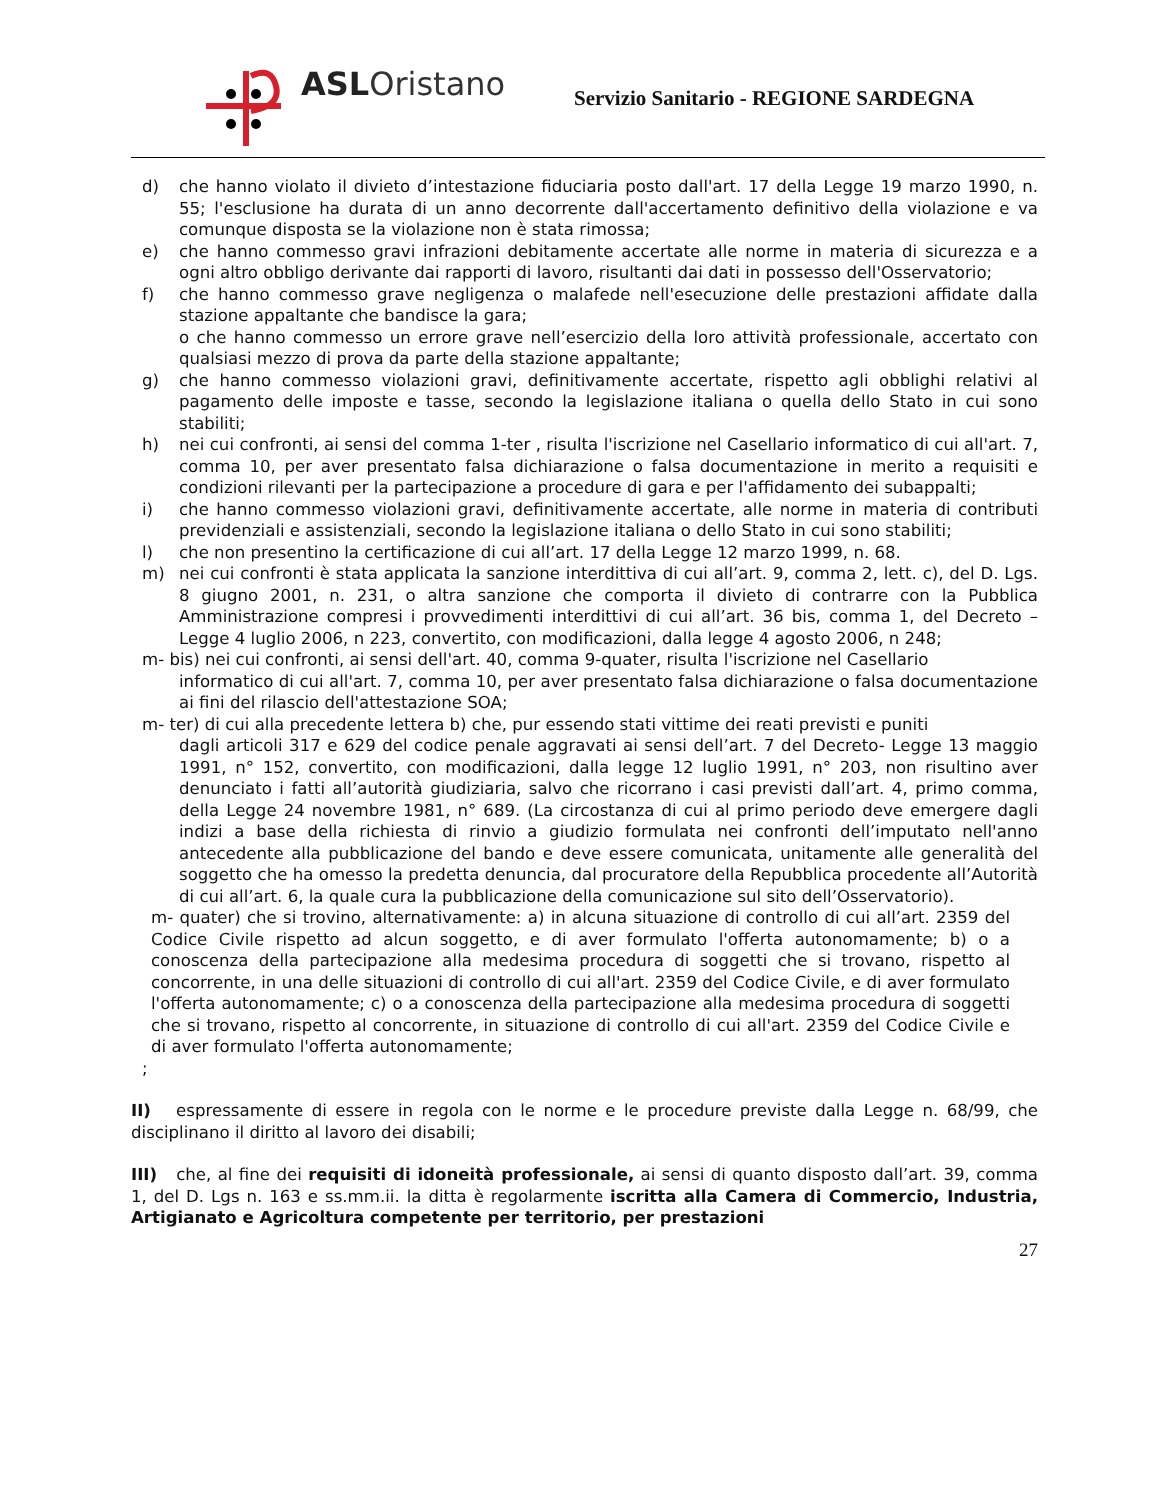ASLOristano
Servizio Sanitario - REGIONE SARDEGNA
d) che hanno violato il divieto d’intestazione fiduciaria posto dall'art. 17 della Legge 19 marzo 1990, n. 55; l'esclusione ha durata di un anno decorrente dall'accertamento definitivo della violazione e va comunque disposta se la violazione non è stata rimossa;
e) che hanno commesso gravi infrazioni debitamente accertate alle norme in materia di sicurezza e a ogni altro obbligo derivante dai rapporti di lavoro, risultanti dai dati in possesso dell'Osservatorio;
f) che hanno commesso grave negligenza o malafede nell'esecuzione delle prestazioni affidate dalla stazione appaltante che bandisce la gara;
o che hanno commesso un errore grave nell’esercizio della loro attività professionale, accertato con qualsiasi mezzo di prova da parte della stazione appaltante;
g) che hanno commesso violazioni gravi, definitivamente accertate, rispetto agli obblighi relativi al pagamento delle imposte e tasse, secondo la legislazione italiana o quella dello Stato in cui sono stabiliti;
h) nei cui confronti, ai sensi del comma 1-ter , risulta l'iscrizione nel Casellario informatico di cui all'art. 7, comma 10, per aver presentato falsa dichiarazione o falsa documentazione in merito a requisiti e condizioni rilevanti per la partecipazione a procedure di gara e per l'affidamento dei subappalti;
i) che hanno commesso violazioni gravi, definitivamente accertate, alle norme in materia di contributi previdenziali e assistenziali, secondo la legislazione italiana o dello Stato in cui sono stabiliti;
l) che non presentino la certificazione di cui all’art. 17 della Legge 12 marzo 1999, n. 68.
m) nei cui confronti è stata applicata la sanzione interdittiva di cui all’art. 9, comma 2, lett. c), del D. Lgs. 8 giugno 2001, n. 231, o altra sanzione che comporta il divieto di contrarre con la Pubblica Amministrazione compresi i provvedimenti interdittivi di cui all’art. 36 bis, comma 1, del Decreto – Legge 4 luglio 2006, n 223, convertito, con modificazioni, dalla legge 4 agosto 2006, n 248;
m- bis) nei cui confronti, ai sensi dell'art. 40, comma 9-quater, risulta l'iscrizione nel Casellario
informatico di cui all'art. 7, comma 10, per aver presentato falsa dichiarazione o falsa documentazione ai fini del rilascio dell'attestazione SOA;
m- ter) di cui alla precedente lettera b) che, pur essendo stati vittime dei reati previsti e puniti
dagli articoli 317 e 629 del codice penale aggravati ai sensi dell’art. 7 del Decreto- Legge 13 maggio 1991, n° 152, convertito, con modificazioni, dalla legge 12 luglio 1991, n° 203, non risultino aver denunciato i fatti all’autorità giudiziaria, salvo che ricorrano i casi previsti dall’art. 4, primo comma, della Legge 24 novembre 1981, n° 689. (La circostanza di cui al primo periodo deve emergere dagli indizi a base della richiesta di rinvio a giudizio formulata nei confronti dell’imputato nell'anno antecedente alla pubblicazione del bando e deve essere comunicata, unitamente alle generalità del soggetto che ha omesso la predetta denuncia, dal procuratore della Repubblica procedente all’Autorità di cui all’art. 6, la quale cura la pubblicazione della comunicazione sul sito dell’Osservatorio).
m- quater) che si trovino, alternativamente: a) in alcuna situazione di controllo di cui all’art. 2359 del Codice Civile rispetto ad alcun soggetto, e di aver formulato l'offerta autonomamente; b) o a conoscenza della partecipazione alla medesima procedura di soggetti che si trovano, rispetto al concorrente, in una delle situazioni di controllo di cui all'art. 2359 del Codice Civile, e di aver formulato l'offerta autonomamente; c) o a conoscenza della partecipazione alla medesima procedura di soggetti che si trovano, rispetto al concorrente, in situazione di controllo di cui all'art. 2359 del Codice Civile e di aver formulato l'offerta autonomamente;
;
II) espressamente di essere in regola con le norme e le procedure previste dalla Legge n. 68/99, che disciplinano il diritto al lavoro dei disabili;
III) che, al fine dei requisiti di idoneità professionale, ai sensi di quanto disposto dall’art. 39, comma 1, del D. Lgs n. 163 e ss.mm.ii. la ditta è regolarmente iscritta alla Camera di Commercio, Industria, Artigianato e Agricoltura competente per territorio, per prestazioni
27